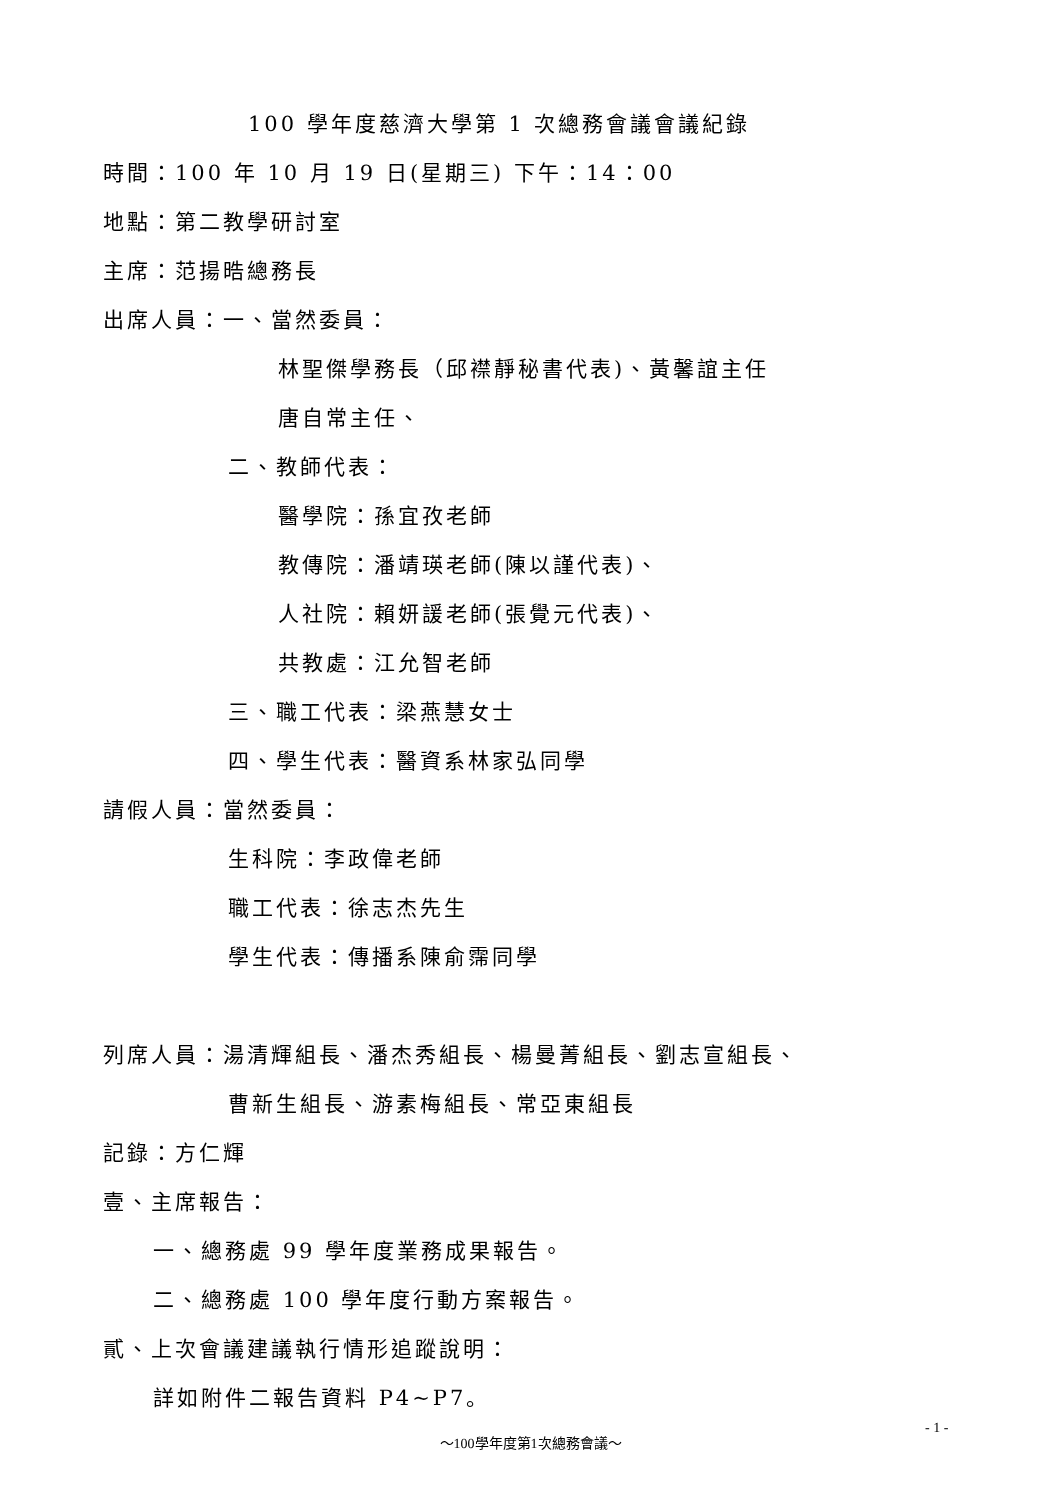100 學年度慈濟大學第 1 次總務會議會議紀錄
時間：100 年 10 月 19 日(星期三) 下午：14：00
地點：第二教學研討室
主席：范揚晧總務長
出席人員：一、當然委員：
林聖傑學務長（邱襟靜秘書代表)、黃馨誼主任
唐自常主任、
二、教師代表：
醫學院：孫宜孜老師
教傳院：潘靖瑛老師(陳以謹代表)、
人社院：賴妍諼老師(張覺元代表)、
共教處：江允智老師
三、職工代表：梁燕慧女士
四、學生代表：醫資系林家弘同學
請假人員：當然委員：
生科院：李政偉老師
職工代表：徐志杰先生
學生代表：傳播系陳俞霈同學
列席人員：湯清輝組長、潘杰秀組長、楊曼菁組長、劉志宣組長、
曹新生組長、游素梅組長、常亞東組長
記錄：方仁輝
壹、主席報告：
一、總務處 99 學年度業務成果報告。
二、總務處 100 學年度行動方案報告。
貳、上次會議建議執行情形追蹤說明：
詳如附件二報告資料 P4~P7。
- 1 -
～100學年度第1次總務會議～